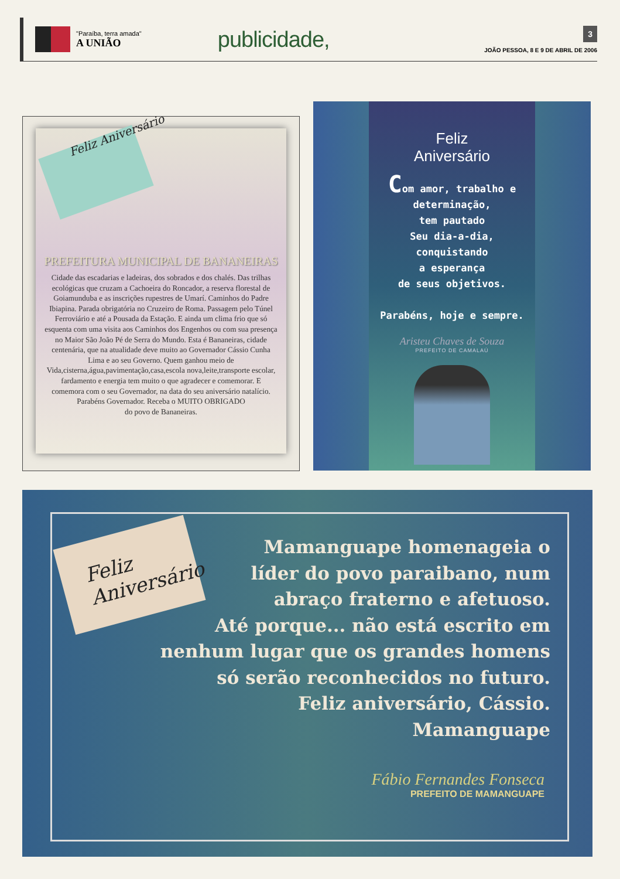"Paraíba, terra amada"
A UNIÃO
publicidade,
3
JOÃO PESSOA, 8 E 9 DE ABRIL DE 2006
Feliz Aniversário
PREFEITURA MUNICIPAL DE BANANEIRAS
Cidade das escadarias e ladeiras, dos sobrados e dos chalés. Das trilhas ecológicas que cruzam a Cachoeira do Roncador, a reserva florestal de Goiamunduba e as inscrições rupestres de Umarí. Caminhos do Padre Ibiapina. Parada obrigatória no Cruzeiro de Roma. Passagem pelo Túnel Ferroviário e até a Pousada da Estação. E ainda um clima frio que só esquenta com uma visita aos Caminhos dos Engenhos ou com sua presença no Maior São João Pé de Serra do Mundo. Esta é Bananeiras, cidade centenária, que na atualidade deve muito ao Governador Cássio Cunha Lima e ao seu Governo. Quem ganhou meio de Vida,cisterna,água,pavimentação,casa,escola nova,leite,transporte escolar, fardamento e energia tem muito o que agradecer e comemorar. E comemora com o seu Governador, na data do seu aniversário natalício. Parabéns Governador. Receba o MUITO OBRIGADO
do povo de Bananeiras.
Feliz
Aniversário
Com amor, trabalho e
determinação,
tem pautado
Seu dia-a-dia,
conquistando
a esperança
de seus objetivos.
Parabéns, hoje e sempre.
Aristeu Chaves de Souza
PREFEITO DE CAMALAÚ
Feliz
Aniversário
Mamanguape homenageia o
líder do povo paraibano, num
abraço fraterno e afetuoso.
Até porque... não está escrito em
nenhum lugar que os grandes homens
só serão reconhecidos no futuro.
Feliz aniversário, Cássio.
Mamanguape
Fábio Fernandes Fonseca
PREFEITO DE MAMANGUAPE